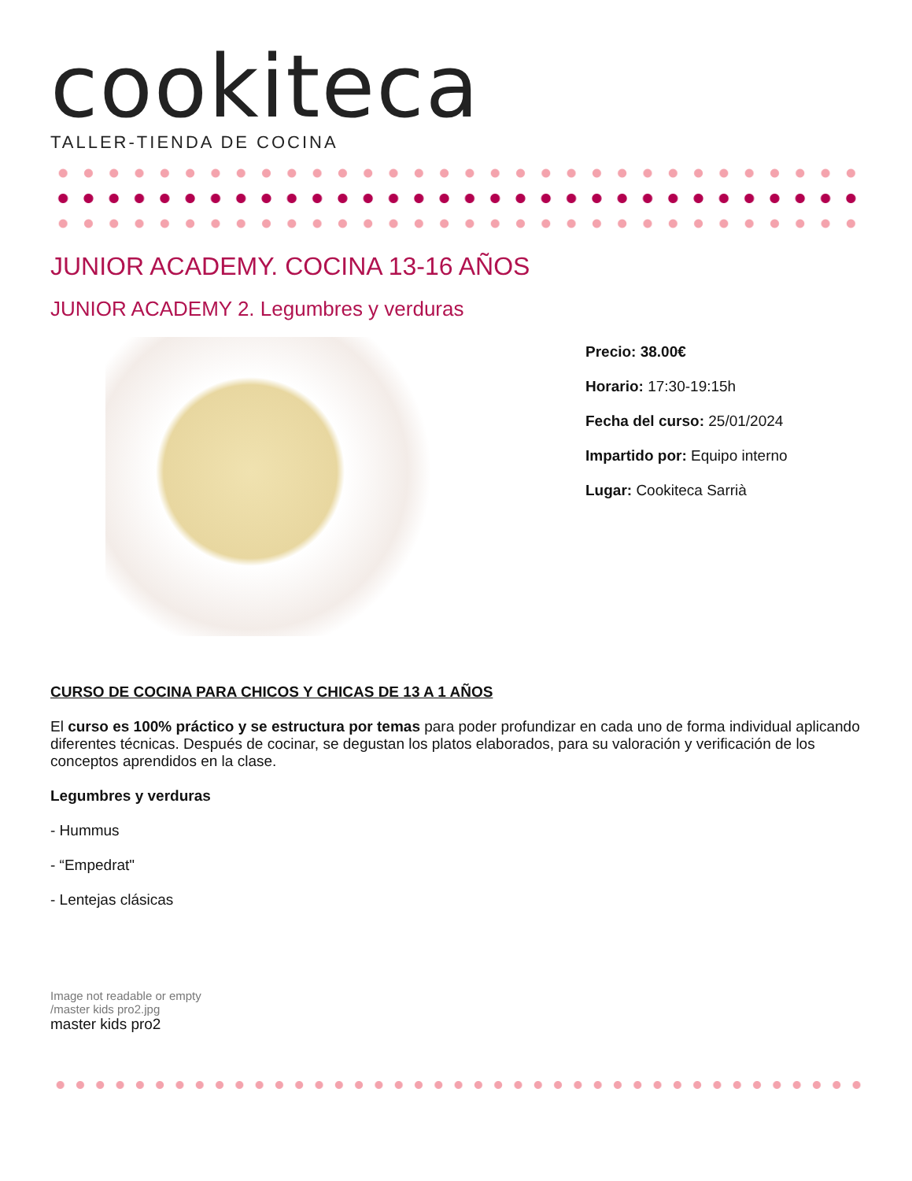cookiteca
TALLER-TIENDA DE COCINA
JUNIOR ACADEMY. COCINA 13-16 AÑOS
JUNIOR ACADEMY 2. Legumbres y verduras
Precio: 38.00€
Horario: 17:30-19:15h
Fecha del curso: 25/01/2024
Impartido por: Equipo interno
Lugar: Cookiteca Sarrià
CURSO DE COCINA PARA CHICOS Y CHICAS DE 13 A 1 AÑOS
El curso es 100% práctico y se estructura por temas para poder profundizar en cada uno de forma individual aplicando diferentes técnicas. Después de cocinar, se degustan los platos elaborados, para su valoración y verificación de los conceptos aprendidos en la clase.
Legumbres y verduras
- Hummus
- “Empedrat"
- Lentejas clásicas
Image not readable or empty
/master kids pro2.jpg
master kids pro2